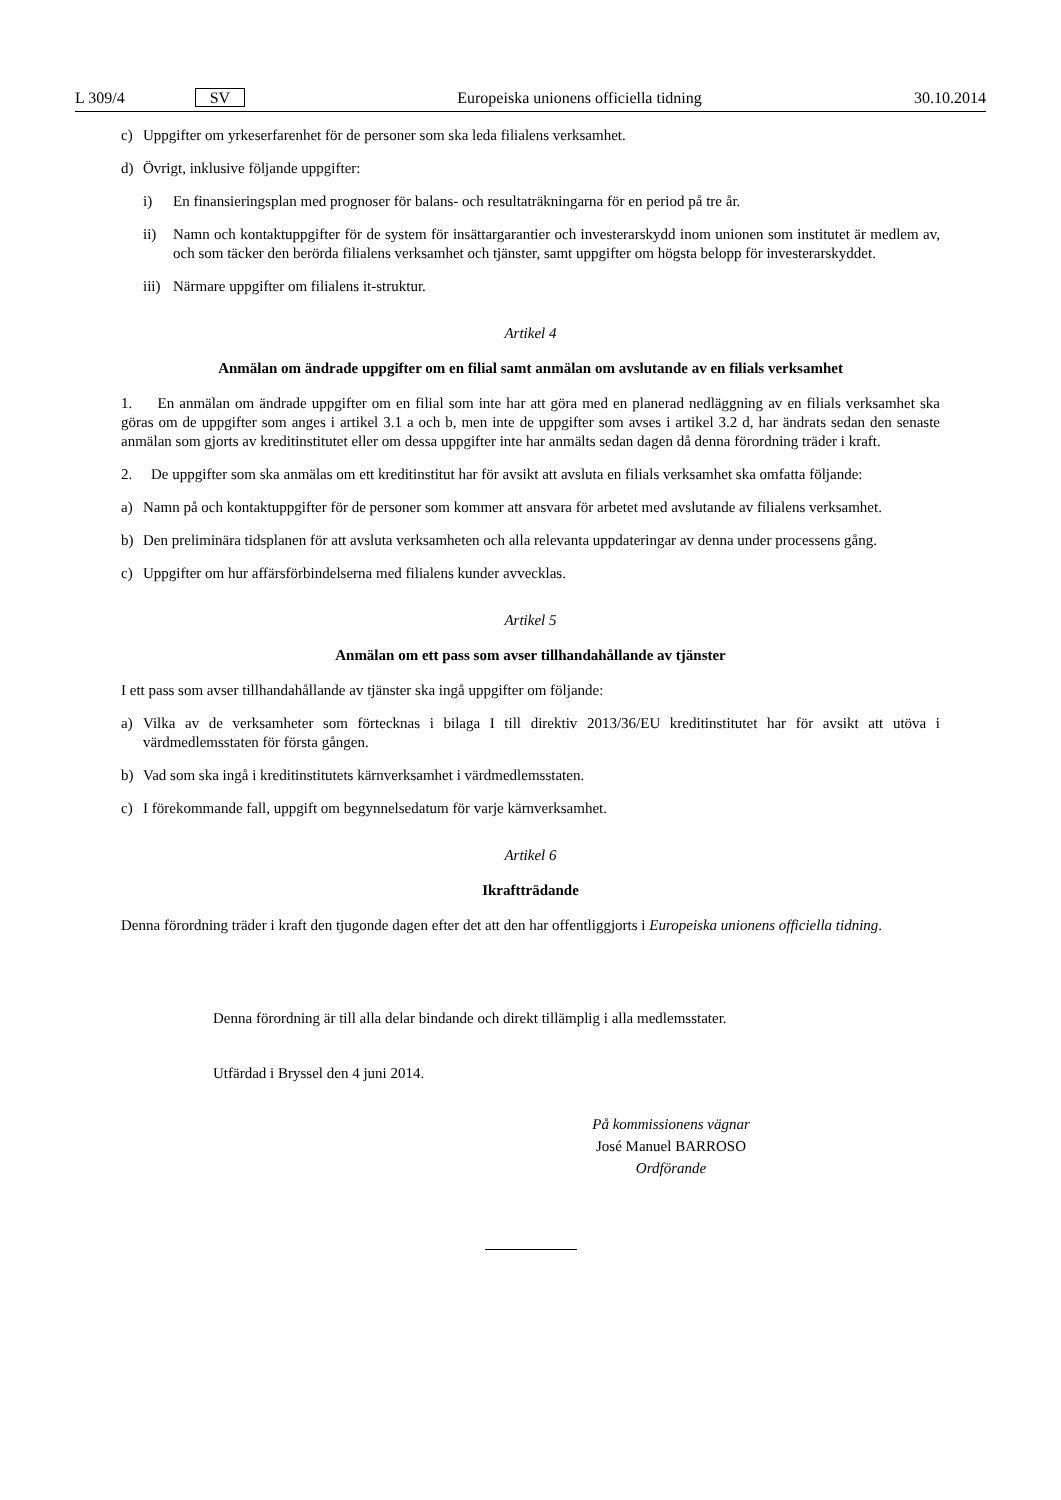L 309/4 SV Europeiska unionens officiella tidning 30.10.2014
c) Uppgifter om yrkeserfarenhet för de personer som ska leda filialens verksamhet.
d) Övrigt, inklusive följande uppgifter:
i) En finansieringsplan med prognoser för balans- och resultaträkningarna för en period på tre år.
ii) Namn och kontaktuppgifter för de system för insättargarantier och investerarskydd inom unionen som institutet är medlem av, och som täcker den berörda filialens verksamhet och tjänster, samt uppgifter om högsta belopp för investerarskyddet.
iii) Närmare uppgifter om filialens it-struktur.
Artikel 4
Anmälan om ändrade uppgifter om en filial samt anmälan om avslutande av en filials verksamhet
1. En anmälan om ändrade uppgifter om en filial som inte har att göra med en planerad nedläggning av en filials verksamhet ska göras om de uppgifter som anges i artikel 3.1 a och b, men inte de uppgifter som avses i artikel 3.2 d, har ändrats sedan den senaste anmälan som gjorts av kreditinstitutet eller om dessa uppgifter inte har anmälts sedan dagen då denna förordning träder i kraft.
2. De uppgifter som ska anmälas om ett kreditinstitut har för avsikt att avsluta en filials verksamhet ska omfatta följande:
a) Namn på och kontaktuppgifter för de personer som kommer att ansvara för arbetet med avslutande av filialens verksamhet.
b) Den preliminära tidsplanen för att avsluta verksamheten och alla relevanta uppdateringar av denna under processens gång.
c) Uppgifter om hur affärsförbindelserna med filialens kunder avvecklas.
Artikel 5
Anmälan om ett pass som avser tillhandahållande av tjänster
I ett pass som avser tillhandahållande av tjänster ska ingå uppgifter om följande:
a) Vilka av de verksamheter som förtecknas i bilaga I till direktiv 2013/36/EU kreditinstitutet har för avsikt att utöva i värdmedlemsstaten för första gången.
b) Vad som ska ingå i kreditinstitutets kärnverksamhet i värdmedlemsstaten.
c) I förekommande fall, uppgift om begynnelsedatum för varje kärnverksamhet.
Artikel 6
Ikraftträdande
Denna förordning träder i kraft den tjugonde dagen efter det att den har offentliggjorts i Europeiska unionens officiella tidning.
Denna förordning är till alla delar bindande och direkt tillämplig i alla medlemsstater.
Utfärdad i Bryssel den 4 juni 2014.
På kommissionens vägnar
José Manuel BARROSO
Ordförande